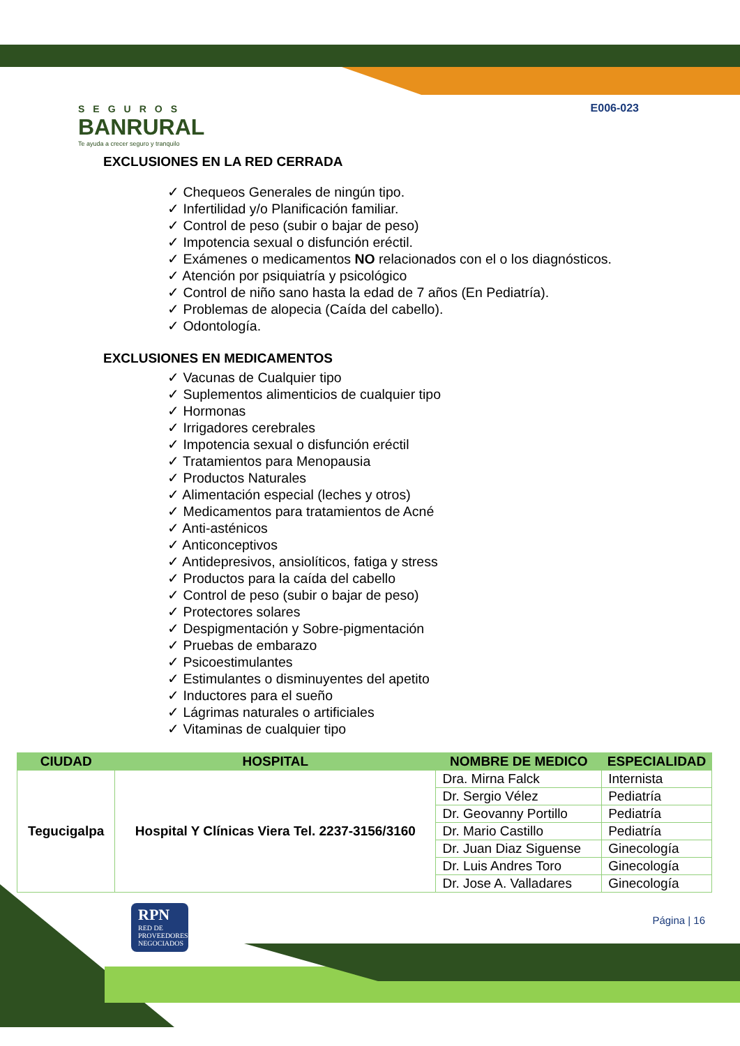SEGUROS
BANRURAL
Te ayuda a crecer seguro y tranquilo
E006-023
EXCLUSIONES EN LA RED CERRADA
✓ Chequeos Generales de ningún tipo.
✓ Infertilidad y/o Planificación familiar.
✓ Control de peso (subir o bajar de peso)
✓ Impotencia sexual o disfunción eréctil.
✓ Exámenes o medicamentos NO relacionados con el o los diagnósticos.
✓ Atención por psiquiatría y psicológico
✓ Control de niño sano hasta la edad de 7 años (En Pediatría).
✓ Problemas de alopecia (Caída del cabello).
✓ Odontología.
EXCLUSIONES EN MEDICAMENTOS
✓ Vacunas de Cualquier tipo
✓ Suplementos alimenticios de cualquier tipo
✓ Hormonas
✓ Irrigadores cerebrales
✓ Impotencia sexual o disfunción eréctil
✓ Tratamientos para Menopausia
✓ Productos Naturales
✓ Alimentación especial (leches y otros)
✓ Medicamentos para tratamientos de Acné
✓ Anti-asténicos
✓ Anticonceptivos
✓ Antidepresivos, ansiolíticos, fatiga y stress
✓ Productos para la caída del cabello
✓ Control de peso (subir o bajar de peso)
✓ Protectores solares
✓ Despigmentación y Sobre-pigmentación
✓ Pruebas de embarazo
✓ Psicoestimulantes
✓ Estimulantes o disminuyentes del apetito
✓ Inductores para el sueño
✓ Lágrimas naturales o artificiales
✓ Vitaminas de cualquier tipo
| CIUDAD | HOSPITAL | NOMBRE DE MEDICO | ESPECIALIDAD |
| --- | --- | --- | --- |
| Tegucigalpa | Hospital Y Clínicas Viera Tel. 2237-3156/3160 | Dra. Mirna Falck | Internista |
| | | Dr. Sergio Vélez | Pediatría |
| | | Dr. Geovanny Portillo | Pediatría |
| | | Dr. Mario Castillo | Pediatría |
| | | Dr. Juan Diaz Siguense | Ginecología |
| | | Dr. Luis Andres Toro | Ginecología |
| | | Dr. Jose A. Valladares | Ginecología |
RPN
RED DE PROVEEDORES NEGOCIADOS
Página | 16